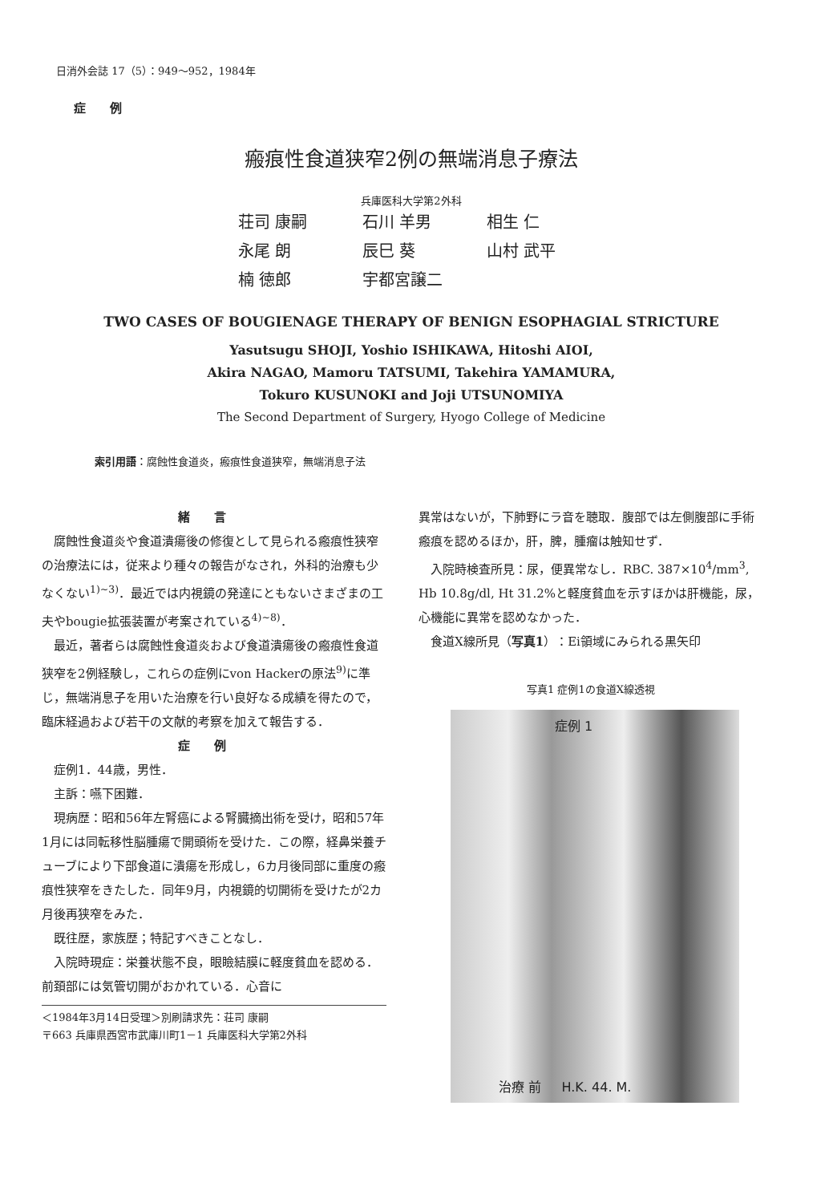日消外会誌 17（5）：949～952，1984年
症例
瘢痕性食道狭窄2例の無端消息子療法
兵庫医科大学第2外科
荘司 康嗣 石川 羊男 相生 仁
永尾 朗 辰巳 葵 山村 武平
楠 徳郎 宇都宮譲二
TWO CASES OF BOUGIENAGE THERAPY OF BENIGN ESOPHAGIAL STRICTURE
Yasutsugu SHOJI, Yoshio ISHIKAWA, Hitoshi AIOI,
Akira NAGAO, Mamoru TATSUMI, Takehira YAMAMURA,
Tokuro KUSUNOKI and Joji UTSUNOMIYA
The Second Department of Surgery, Hyogo College of Medicine
索引用語：腐蝕性食道炎，瘢痕性食道狭窄，無端消息子法
緒言
腐蝕性食道炎や食道潰瘍後の修復として見られる瘢痕性狭窄の治療法には，従来より種々の報告がなされ，外科的治療も少なくない<sup>1)~3)</sup>．最近では内視鏡の発達にともないさまざまの工夫やbougie拡張装置が考案されている<sup>4)~8)</sup>．
最近，著者らは腐蝕性食道炎および食道潰瘍後の瘢痕性食道狭窄を2例経験し，これらの症例にvon Hackerの原法<sup>9)</sup>に準じ，無端消息子を用いた治療を行い良好なる成績を得たので，臨床経過および若干の文献的考察を加えて報告する．
症例
症例1．44歳，男性．
主訴：嚥下困難．
現病歴：昭和56年左腎癌による腎臓摘出術を受け，昭和57年1月には同転移性脳腫瘍で開頭術を受けた．この際，経鼻栄養チューブにより下部食道に潰瘍を形成し，6カ月後同部に重度の瘢痕性狭窄をきたした．同年9月，内視鏡的切開術を受けたが2カ月後再狭窄をみた．
既往歴，家族歴；特記すべきことなし．
入院時現症：栄養状態不良，眼瞼結膜に軽度貧血を認める．前頚部には気管切開がおかれている．心音に
＜1984年3月14日受理＞別刷請求先：荘司 康嗣
〒663 兵庫県西宮市武庫川町1－1 兵庫医科大学第2外科
異常はないが，下肺野にラ音を聴取．腹部では左側腹部に手術瘢痕を認めるほか，肝，脾，腫瘤は触知せず．
入院時検査所見：尿，便異常なし．RBC. 387×10<sup>4</sup>/mm<sup>3</sup>, Hb 10.8g/dl, Ht 31.2%と軽度貧血を示すほかは肝機能，尿，心機能に異常を認めなかった．
食道X線所見（写真1）：Ei領域にみられる黒矢印
写真1 症例1の食道X線透視
症例 1
治療 前 H.K. 44. M.